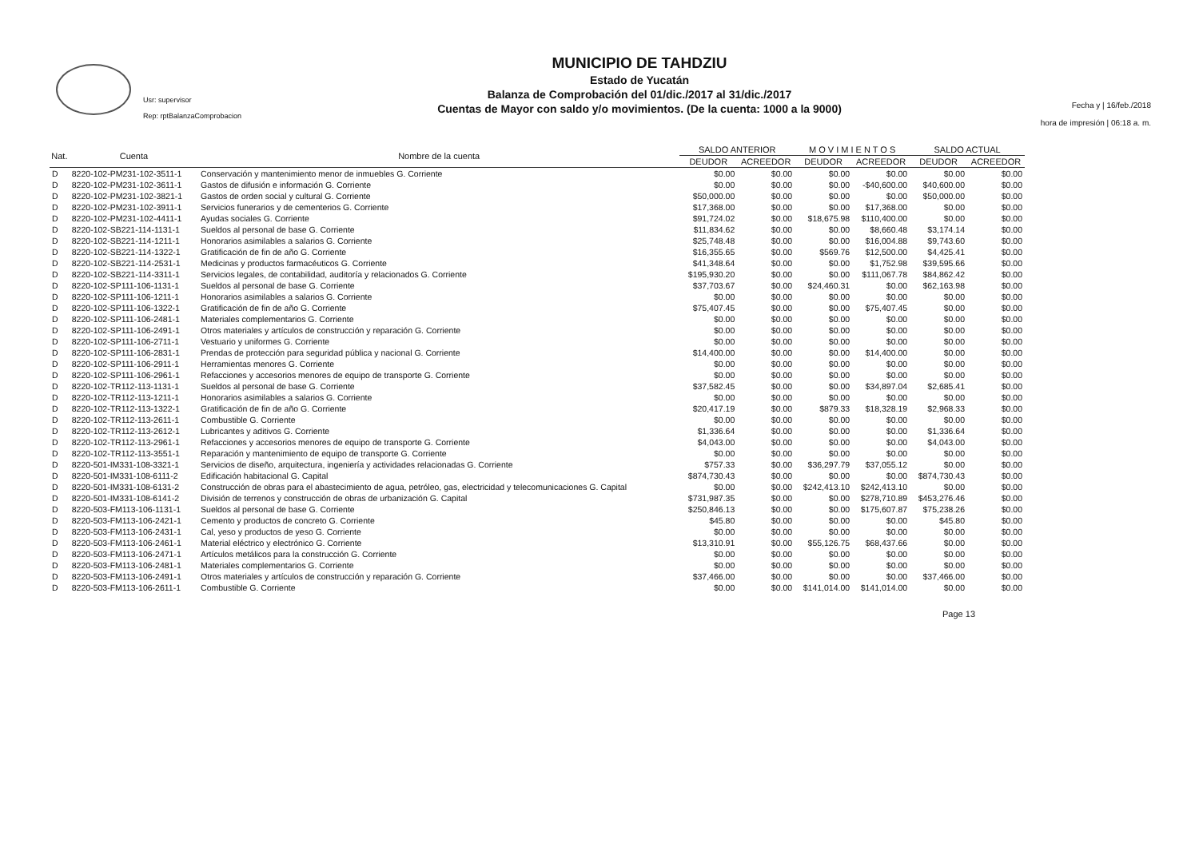Usr: supervisor
Rep: rptBalanzaComprobacion
MUNICIPIO DE TAHDZIU
Estado de Yucatán
Balanza de Comprobación del 01/dic./2017 al 31/dic./2017
Cuentas de Mayor con saldo y/o movimientos. (De la cuenta: 1000 a la 9000)
Fecha y | 16/feb./2018
hora de impresión | 06:18 a. m.
| Nat. | Cuenta | Nombre de la cuenta | SALDO ANTERIOR | | M O V I M I E N T O S | | SALDO ACTUAL | |
| --- | --- | --- | --- | --- | --- | --- | --- | --- |
| | | | DEUDOR | ACREEDOR | DEUDOR | ACREEDOR | DEUDOR | ACREEDOR |
| D | 8220-102-PM231-102-3511-1 | Conservación y mantenimiento menor de inmuebles G. Corriente | $0.00 | $0.00 | $0.00 | $0.00 | $0.00 | $0.00 |
| D | 8220-102-PM231-102-3611-1 | Gastos de difusión e información G. Corriente | $0.00 | $0.00 | $0.00 | -$40,600.00 | $40,600.00 | $0.00 |
| D | 8220-102-PM231-102-3821-1 | Gastos de orden social y cultural G. Corriente | $50,000.00 | $0.00 | $0.00 | $0.00 | $50,000.00 | $0.00 |
| D | 8220-102-PM231-102-3911-1 | Servicios funerarios y de cementerios G. Corriente | $17,368.00 | $0.00 | $0.00 | $17,368.00 | $0.00 | $0.00 |
| D | 8220-102-PM231-102-4411-1 | Ayudas sociales G. Corriente | $91,724.02 | $0.00 | $18,675.98 | $110,400.00 | $0.00 | $0.00 |
| D | 8220-102-SB221-114-1131-1 | Sueldos al personal de base G. Corriente | $11,834.62 | $0.00 | $0.00 | $8,660.48 | $3,174.14 | $0.00 |
| D | 8220-102-SB221-114-1211-1 | Honorarios asimilables a salarios G. Corriente | $25,748.48 | $0.00 | $0.00 | $16,004.88 | $9,743.60 | $0.00 |
| D | 8220-102-SB221-114-1322-1 | Gratificación de fin de año G. Corriente | $16,355.65 | $0.00 | $569.76 | $12,500.00 | $4,425.41 | $0.00 |
| D | 8220-102-SB221-114-2531-1 | Medicinas y productos farmacéuticos G. Corriente | $41,348.64 | $0.00 | $0.00 | $1,752.98 | $39,595.66 | $0.00 |
| D | 8220-102-SB221-114-3311-1 | Servicios legales, de contabilidad, auditoría y relacionados G. Corriente | $195,930.20 | $0.00 | $0.00 | $111,067.78 | $84,862.42 | $0.00 |
| D | 8220-102-SP111-106-1131-1 | Sueldos al personal de base G. Corriente | $37,703.67 | $0.00 | $24,460.31 | $0.00 | $62,163.98 | $0.00 |
| D | 8220-102-SP111-106-1211-1 | Honorarios asimilables a salarios G. Corriente | $0.00 | $0.00 | $0.00 | $0.00 | $0.00 | $0.00 |
| D | 8220-102-SP111-106-1322-1 | Gratificación de fin de año G. Corriente | $75,407.45 | $0.00 | $0.00 | $75,407.45 | $0.00 | $0.00 |
| D | 8220-102-SP111-106-2481-1 | Materiales complementarios G. Corriente | $0.00 | $0.00 | $0.00 | $0.00 | $0.00 | $0.00 |
| D | 8220-102-SP111-106-2491-1 | Otros materiales y artículos de construcción y reparación G. Corriente | $0.00 | $0.00 | $0.00 | $0.00 | $0.00 | $0.00 |
| D | 8220-102-SP111-106-2711-1 | Vestuario y uniformes G. Corriente | $0.00 | $0.00 | $0.00 | $0.00 | $0.00 | $0.00 |
| D | 8220-102-SP111-106-2831-1 | Prendas de protección para seguridad pública y nacional G. Corriente | $14,400.00 | $0.00 | $0.00 | $14,400.00 | $0.00 | $0.00 |
| D | 8220-102-SP111-106-2911-1 | Herramientas menores G. Corriente | $0.00 | $0.00 | $0.00 | $0.00 | $0.00 | $0.00 |
| D | 8220-102-SP111-106-2961-1 | Refacciones y accesorios menores de equipo de transporte G. Corriente | $0.00 | $0.00 | $0.00 | $0.00 | $0.00 | $0.00 |
| D | 8220-102-TR112-113-1131-1 | Sueldos al personal de base G. Corriente | $37,582.45 | $0.00 | $0.00 | $34,897.04 | $2,685.41 | $0.00 |
| D | 8220-102-TR112-113-1211-1 | Honorarios asimilables a salarios G. Corriente | $0.00 | $0.00 | $0.00 | $0.00 | $0.00 | $0.00 |
| D | 8220-102-TR112-113-1322-1 | Gratificación de fin de año G. Corriente | $20,417.19 | $0.00 | $879.33 | $18,328.19 | $2,968.33 | $0.00 |
| D | 8220-102-TR112-113-2611-1 | Combustible G. Corriente | $0.00 | $0.00 | $0.00 | $0.00 | $0.00 | $0.00 |
| D | 8220-102-TR112-113-2612-1 | Lubricantes y aditivos G. Corriente | $1,336.64 | $0.00 | $0.00 | $0.00 | $1,336.64 | $0.00 |
| D | 8220-102-TR112-113-2961-1 | Refacciones y accesorios menores de equipo de transporte G. Corriente | $4,043.00 | $0.00 | $0.00 | $0.00 | $4,043.00 | $0.00 |
| D | 8220-102-TR112-113-3551-1 | Reparación y mantenimiento de equipo de transporte G. Corriente | $0.00 | $0.00 | $0.00 | $0.00 | $0.00 | $0.00 |
| D | 8220-501-IM331-108-3321-1 | Servicios de diseño, arquitectura, ingeniería y actividades relacionadas G. Corriente | $757.33 | $0.00 | $36,297.79 | $37,055.12 | $0.00 | $0.00 |
| D | 8220-501-IM331-108-6111-2 | Edificación habitacional G. Capital | $874,730.43 | $0.00 | $0.00 | $0.00 | $874,730.43 | $0.00 |
| D | 8220-501-IM331-108-6131-2 | Construcción de obras para el abastecimiento de agua, petróleo, gas, electricidad y telecomunicaciones G. Capital | $0.00 | $0.00 | $242,413.10 | $242,413.10 | $0.00 | $0.00 |
| D | 8220-501-IM331-108-6141-2 | División de terrenos y construcción de obras de urbanización G. Capital | $731,987.35 | $0.00 | $0.00 | $278,710.89 | $453,276.46 | $0.00 |
| D | 8220-503-FM113-106-1131-1 | Sueldos al personal de base G. Corriente | $250,846.13 | $0.00 | $0.00 | $175,607.87 | $75,238.26 | $0.00 |
| D | 8220-503-FM113-106-2421-1 | Cemento y productos de concreto G. Corriente | $45.80 | $0.00 | $0.00 | $0.00 | $45.80 | $0.00 |
| D | 8220-503-FM113-106-2431-1 | Cal, yeso y productos de yeso G. Corriente | $0.00 | $0.00 | $0.00 | $0.00 | $0.00 | $0.00 |
| D | 8220-503-FM113-106-2461-1 | Material eléctrico y electrónico G. Corriente | $13,310.91 | $0.00 | $55,126.75 | $68,437.66 | $0.00 | $0.00 |
| D | 8220-503-FM113-106-2471-1 | Artículos metálicos para la construcción G. Corriente | $0.00 | $0.00 | $0.00 | $0.00 | $0.00 | $0.00 |
| D | 8220-503-FM113-106-2481-1 | Materiales complementarios G. Corriente | $0.00 | $0.00 | $0.00 | $0.00 | $0.00 | $0.00 |
| D | 8220-503-FM113-106-2491-1 | Otros materiales y artículos de construcción y reparación G. Corriente | $37,466.00 | $0.00 | $0.00 | $0.00 | $37,466.00 | $0.00 |
| D | 8220-503-FM113-106-2611-1 | Combustible G. Corriente | $0.00 | $0.00 | $141,014.00 | $141,014.00 | $0.00 | $0.00 |
Page 13